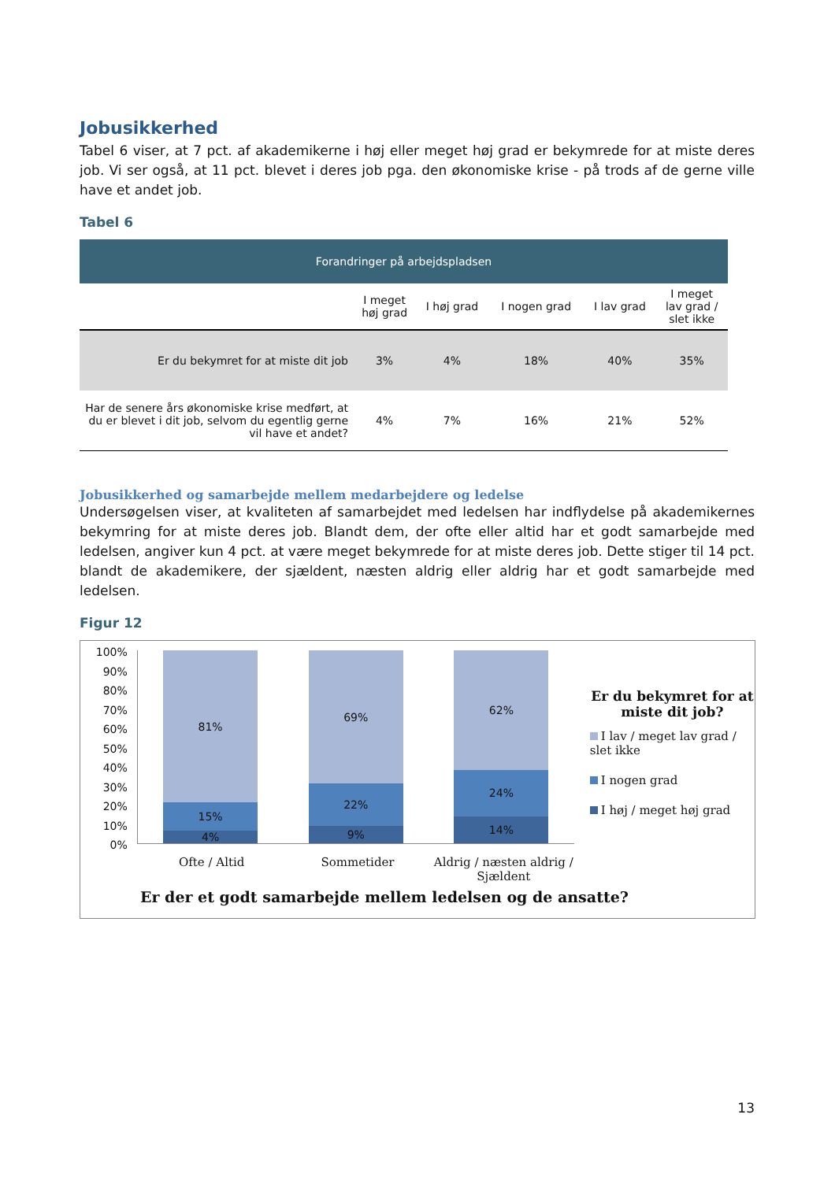Jobusikkerhed
Tabel 6 viser, at 7 pct. af akademikerne i høj eller meget høj grad er bekymrede for at miste deres job. Vi ser også, at 11 pct. blevet i deres job pga. den økonomiske krise - på trods af de gerne ville have et andet job.
Tabel 6
| Forandringer på arbejdspladsen | | | | | |
| | I meget høj grad | I høj grad | I nogen grad | I lav grad | I meget lav grad / slet ikke |
| Er du bekymret for at miste dit job | 3% | 4% | 18% | 40% | 35% |
| Har de senere års økonomiske krise medført, at du er blevet i dit job, selvom du egentlig gerne vil have et andet? | 4% | 7% | 16% | 21% | 52% |
Jobusikkerhed og samarbejde mellem medarbejdere og ledelse
Undersøgelsen viser, at kvaliteten af samarbejdet med ledelsen har indflydelse på akademikernes bekymring for at miste deres job. Blandt dem, der ofte eller altid har et godt samarbejde med ledelsen, angiver kun 4 pct. at være meget bekymrede for at miste deres job. Dette stiger til 14 pct. blandt de akademikere, der sjældent, næsten aldrig eller aldrig har et godt samarbejde med ledelsen.
Figur 12
100%
90%
80%
70%
60%
50%
40%
30%
20%
10%
0%
81%
15%
4%
69%
22%
9%
62%
24%
14%
Er du bekymret for at miste dit job?
I lav / meget lav grad / slet ikke
I nogen grad
I høj / meget høj grad
Ofte / Altid Sommetider Aldrig / næsten aldrig / Sjældent
Er der et godt samarbejde mellem ledelsen og de ansatte?
13